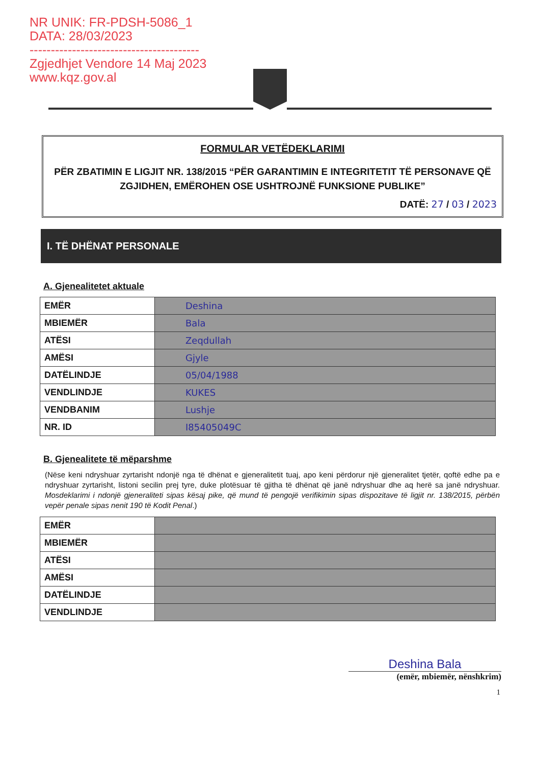NR UNIK: FR-PDSH-5086_1
DATA: 28/03/2023
----------------------------------------
Zgjedhjet Vendore 14 Maj 2023
www.kqz.gov.al
FORMULAR VETËDEKLARIMI
PËR ZBATIMIN E LIGJIT NR. 138/2015 “PËR GARANTIMIN E INTEGRITETIT TË PERSONAVE QË ZGJIDHEN, EMËROHEN OSE USHTROJNË FUNKSIONE PUBLIKE”
DATË: 27 / 03 / 2023
I. TË DHËNAT PERSONALE
A. Gjenealitetet aktuale
| EMËR | Deshina |
| MBIEMËR | Bala |
| ATËSI | Zeqdullah |
| AMËSI | Gjyle |
| DATËLINDJE | 05/04/1988 |
| VENDLINDJE | KUKES |
| VENDBANIM | Lushje |
| NR. ID | I85405049C |
B. Gjenealitete të mëparshme
(Nëse keni ndryshuar zyrtarisht ndonjë nga të dhënat e gjeneralitetit tuaj, apo keni përdorur një gjeneralitet tjetër, qoftë edhe pa e ndryshuar zyrtarisht, listoni secilin prej tyre, duke plotësuar të gjitha të dhënat që janë ndryshuar dhe aq herë sa janë ndryshuar. Mosdeklarimi i ndonjë gjeneraliteti sipas kësaj pike, që mund të pengojë verifikimin sipas dispozitave të ligjit nr. 138/2015, përbën vepër penale sipas nenit 190 të Kodit Penal.)
| EMËR | |
| MBIEMËR | |
| ATËSI | |
| AMËSI | |
| DATËLINDJE | |
| VENDLINDJE | |
Deshina Bala
(emër, mbiemër, nënshkrim)
1